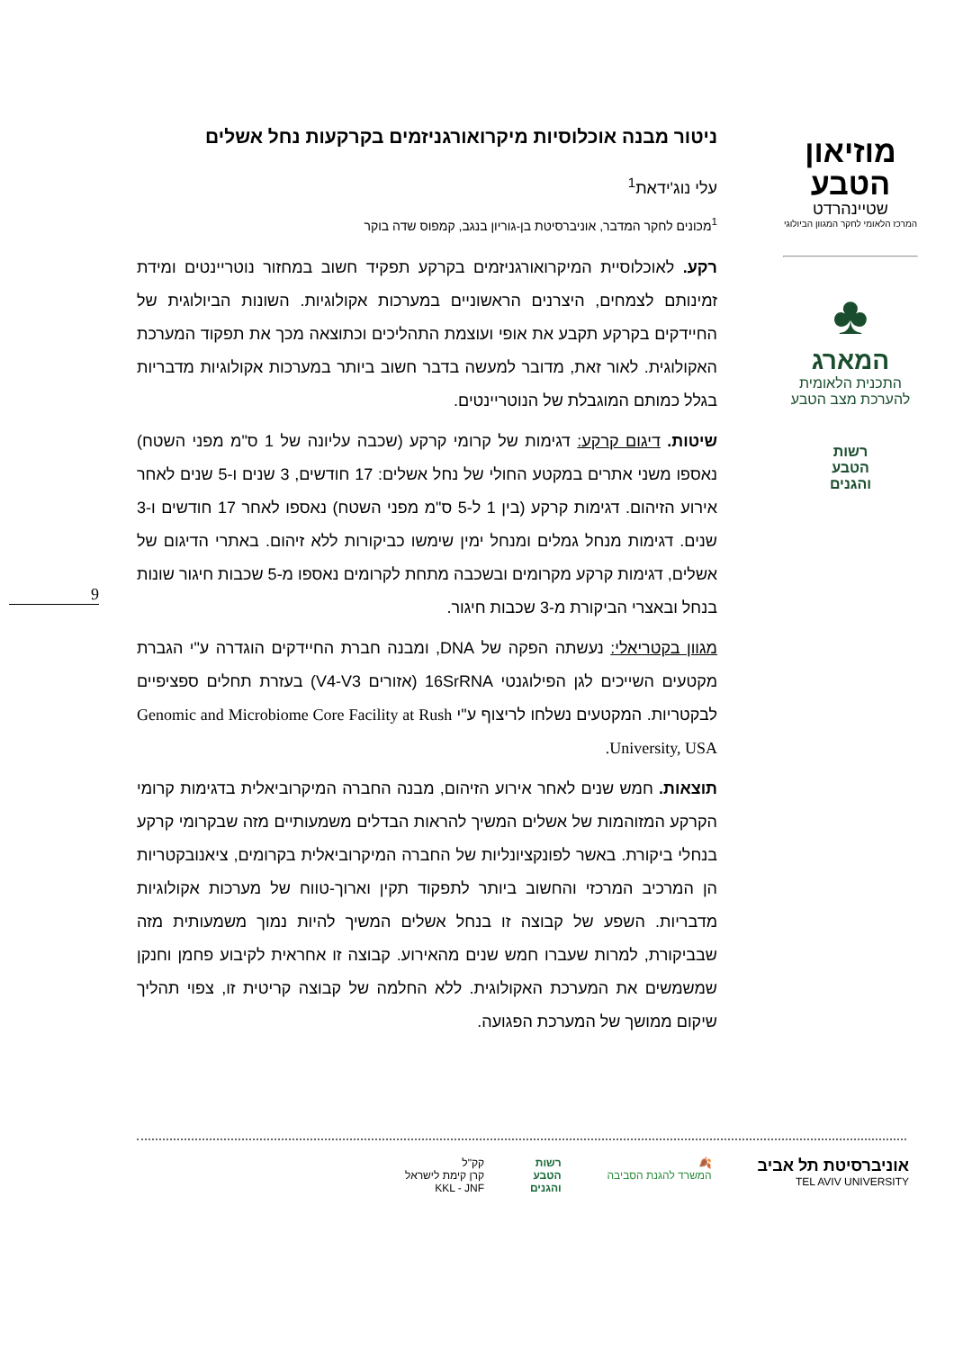מוזיאון
הטבע
שטיינהרדט
המרכז הלאומי לחקר המגוון הביולוגי
♣
המארג
התכנית הלאומית
להערכת מצב הטבע
רשות
הטבע
והגנים
9
ניטור מבנה אוכלוסיות מיקרואורגניזמים בקרקעות נחל אשלים
עלי נוג'ידאת<sup>1</sup>
<sup>1</sup> מכונים לחקר המדבר, אוניברסיטת בן-גוריון בנגב, קמפוס שדה בוקר
רקע. לאוכלוסיית המיקרואורגניזמים בקרקע תפקיד חשוב במחזור נוטריינטים ומידת זמינותם לצמחים, היצרנים הראשוניים במערכות אקולוגיות. השונות הביולוגית של החיידקים בקרקע תקבע את אופי ועוצמת התהליכים וכתוצאה מכך את תפקוד המערכת האקולוגית. לאור זאת, מדובר למעשה בדבר חשוב ביותר במערכות אקולוגיות מדבריות בגלל כמותם המוגבלת של הנוטריינטים.
שיטות. דיגום קרקע: דגימות של קרומי קרקע (שכבה עליונה של 1 ס"מ מפני השטח) נאספו משני אתרים במקטע החולי של נחל אשלים: 17 חודשים, 3 שנים ו-5 שנים לאחר אירוע הזיהום. דגימות קרקע (בין 1 ל-5 ס"מ מפני השטח) נאספו לאחר 17 חודשים ו-3 שנים. דגימות מנחל גמלים ומנחל ימין שימשו כביקורות ללא זיהום. באתרי הדיגום של אשלים, דגימות קרקע מקרומים ובשכבה מתחת לקרומים נאספו מ-5 שכבות חיגור שונות בנחל ובאצרי הביקורת מ-3 שכבות חיגור.
מגוון בקטריאלי: נעשתה הפקה של DNA, ומבנה חברת החיידקים הוגדרה ע"י הגברת מקטעים השייכים לגן הפילוגנטי 16SrRNA (אזורים V4-V3) בעזרת תחלים ספציפיים לבקטריות. המקטעים נשלחו לריצוף ע"י Genomic and Microbiome Core Facility at Rush University, USA.
תוצאות. חמש שנים לאחר אירוע הזיהום, מבנה החברה המיקרוביאלית בדגימות קרומי הקרקע המזוהמות של אשלים המשיך להראות הבדלים משמעותיים מזה שבקרומי קרקע בנחלי ביקורת. באשר לפונקציונליות של החברה המיקרוביאלית בקרומים, ציאנובקטריות הן המרכיב המרכזי והחשוב ביותר לתפקוד תקין וארוך-טווח של מערכות אקולוגיות מדבריות. השפע של קבוצה זו בנחל אשלים המשיך להיות נמוך משמעותית מזה שבביקורת, למרות שעברו חמש שנים מהאירוע. קבוצה זו אחראית לקיבוע פחמן וחנקן שמשמשים את המערכת האקולוגית. ללא החלמה של קבוצה קריטית זו, צפוי תהליך שיקום ממושך של המערכת הפגועה.
אוניברסיטת תל אביב
TEL AVIV UNIVERSITY
🍂
המשרד להגנת הסביבה
רשות
הטבע
והגנים
קק"ל
קרן קימת לישראל
KKL - JNF